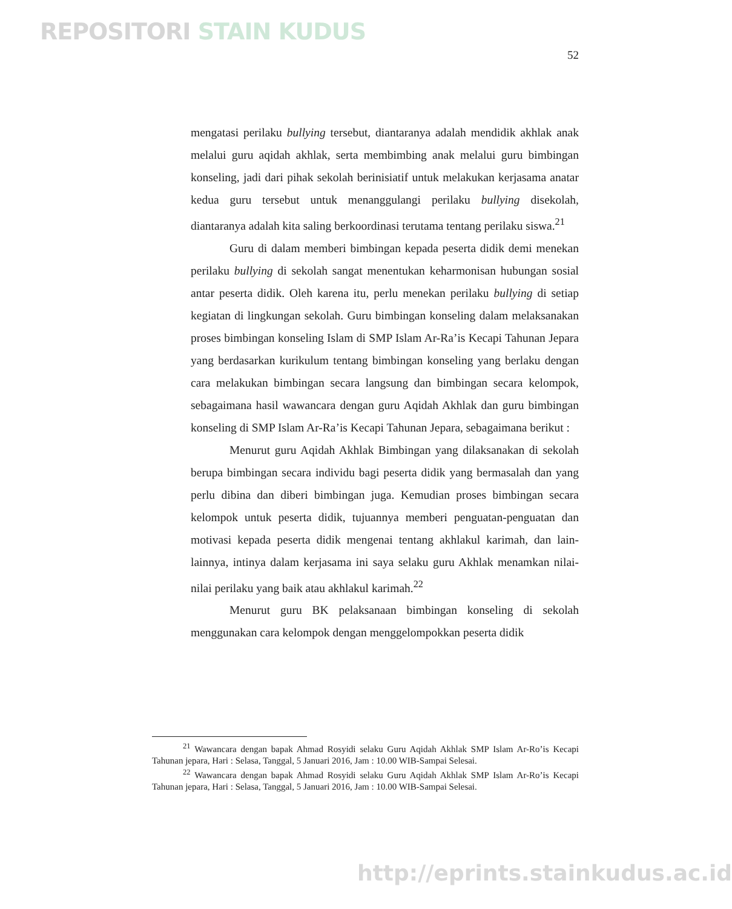REPOSITORI STAIN KUDUS
52
mengatasi perilaku bullying tersebut, diantaranya adalah mendidik akhlak anak melalui guru aqidah akhlak, serta membimbing anak melalui guru bimbingan konseling, jadi dari pihak sekolah berinisiatif untuk melakukan kerjasama anatar kedua guru tersebut untuk menanggulangi perilaku bullying disekolah, diantaranya adalah kita saling berkoordinasi terutama tentang perilaku siswa.<sup>21</sup>
Guru di dalam memberi bimbingan kepada peserta didik demi menekan perilaku bullying di sekolah sangat menentukan keharmonisan hubungan sosial antar peserta didik. Oleh karena itu, perlu menekan perilaku bullying di setiap kegiatan di lingkungan sekolah. Guru bimbingan konseling dalam melaksanakan proses bimbingan konseling Islam di SMP Islam Ar-Ra’is Kecapi Tahunan Jepara yang berdasarkan kurikulum tentang bimbingan konseling yang berlaku dengan cara melakukan bimbingan secara langsung dan bimbingan secara kelompok, sebagaimana hasil wawancara dengan guru Aqidah Akhlak dan guru bimbingan konseling di SMP Islam Ar-Ra’is Kecapi Tahunan Jepara, sebagaimana berikut :
Menurut guru Aqidah Akhlak Bimbingan yang dilaksanakan di sekolah berupa bimbingan secara individu bagi peserta didik yang bermasalah dan yang perlu dibina dan diberi bimbingan juga. Kemudian proses bimbingan secara kelompok untuk peserta didik, tujuannya memberi penguatan-penguatan dan motivasi kepada peserta didik mengenai tentang akhlakul karimah, dan lain-lainnya, intinya dalam kerjasama ini saya selaku guru Akhlak menamkan nilai-nilai perilaku yang baik atau akhlakul karimah.<sup>22</sup>
Menurut guru BK pelaksanaan bimbingan konseling di sekolah menggunakan cara kelompok dengan menggelompokkan peserta didik
<sup>21</sup> Wawancara dengan bapak Ahmad Rosyidi selaku Guru Aqidah Akhlak SMP Islam Ar-Ro’is Kecapi Tahunan jepara, Hari : Selasa, Tanggal, 5 Januari 2016, Jam : 10.00 WIB-Sampai Selesai.
<sup>22</sup> Wawancara dengan bapak Ahmad Rosyidi selaku Guru Aqidah Akhlak SMP Islam Ar-Ro’is Kecapi Tahunan jepara, Hari : Selasa, Tanggal, 5 Januari 2016, Jam : 10.00 WIB-Sampai Selesai.
http://eprints.stainkudus.ac.id